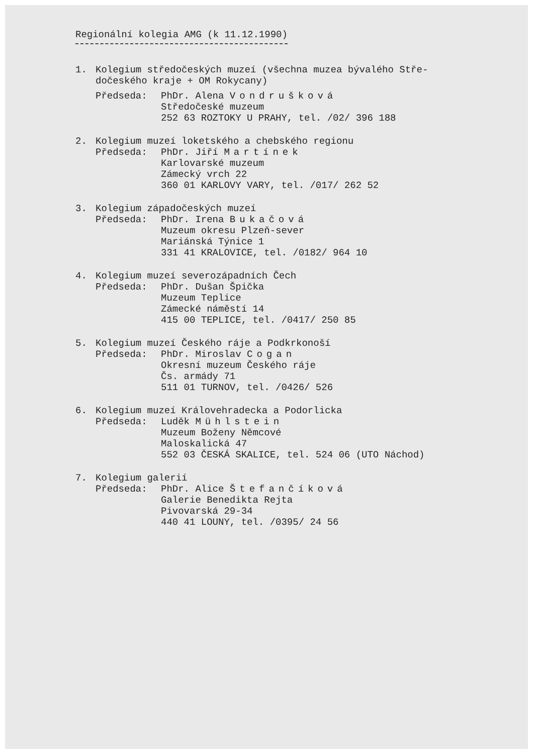Regionální kolegia AMG (k 11.12.1990)
1. Kolegium středočeských muzeí (všechna muzea bývalého Stře-
dočeského kraje + OM Rokycany)
Předseda: PhDr. Alena Vondrušková
Středočeské muzeum
252 63 ROZTOKY U PRAHY, tel. /02/ 396 188
2. Kolegium muzeí loketského a chebského regionu
Předseda: PhDr. Jiří Martínek
Karlovarské muzeum
Zámecký vrch 22
360 01 KARLOVY VARY, tel. /017/ 262 52
3. Kolegium západočeských muzeí
Předseda: PhDr. Irena Bukačová
Muzeum okresu Plzeň-sever
Mariánská Týnice 1
331 41 KRALOVICE, tel. /0182/ 964 10
4. Kolegium muzeí severozápadních Čech
Předseda: PhDr. Dušan Špička
Muzeum Teplice
Zámecké náměstí 14
415 00 TEPLICE, tel. /0417/ 250 85
5. Kolegium muzeí Českého ráje a Podkrkonoší
Předseda: PhDr. Miroslav Cogan
Okresní muzeum Českého ráje
Čs. armády 71
511 01 TURNOV, tel. /0426/ 526
6. Kolegium muzeí Královehradecka a Podorlicka
Předseda: Luděk Mühlstein
Muzeum Boženy Němcové
Maloskalická 47
552 03 ČESKÁ SKALICE, tel. 524 06 (UTO Náchod)
7. Kolegium galerií
Předseda: PhDr. Alice Štefančíková
Galerie Benedikta Rejta
Pivovarská 29-34
440 41 LOUNY, tel. /0395/ 24 56